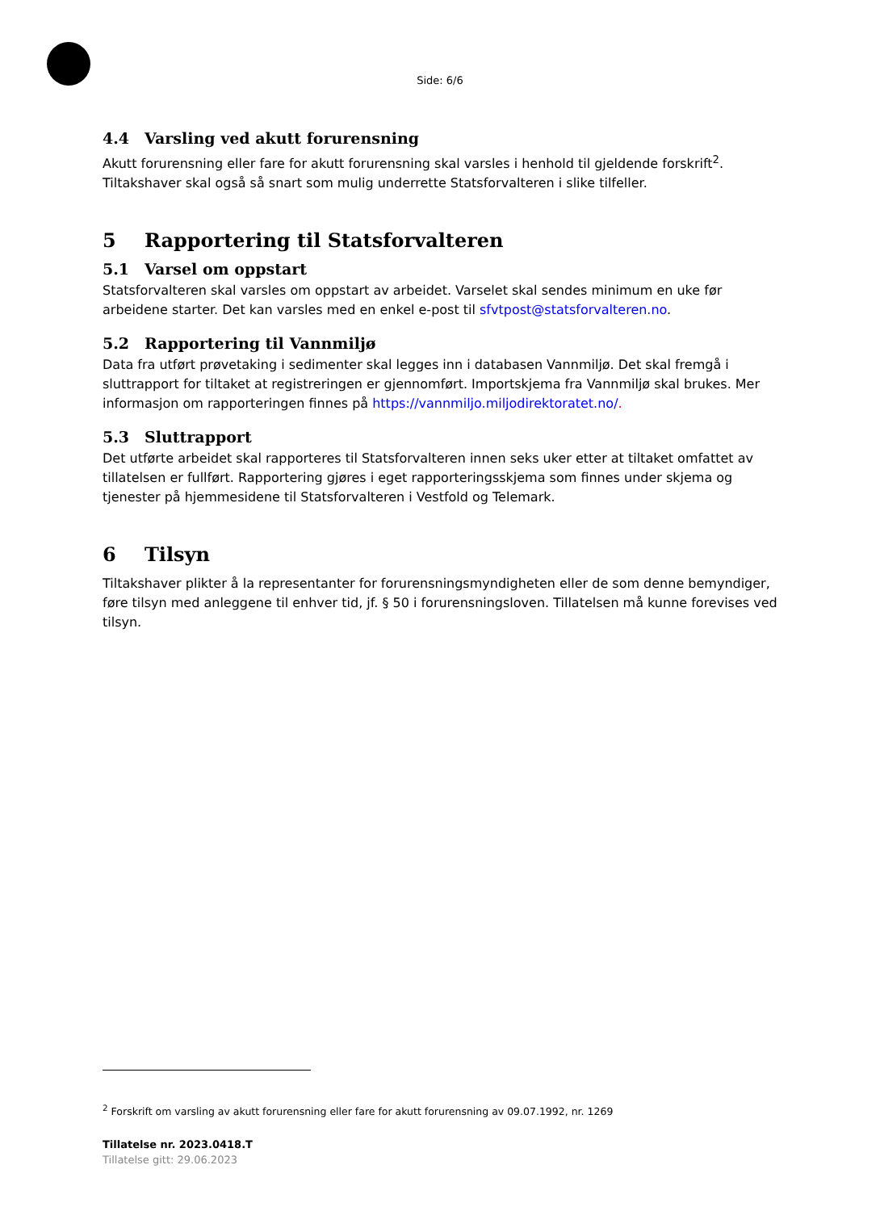Side: 6/6
4.4 Varsling ved akutt forurensning
Akutt forurensning eller fare for akutt forurensning skal varsles i henhold til gjeldende forskrift<sup>2</sup>. Tiltakshaver skal også så snart som mulig underrette Statsforvalteren i slike tilfeller.
5 Rapportering til Statsforvalteren
5.1 Varsel om oppstart
Statsforvalteren skal varsles om oppstart av arbeidet. Varselet skal sendes minimum en uke før arbeidene starter. Det kan varsles med en enkel e-post til sfvtpost@statsforvalteren.no.
5.2 Rapportering til Vannmiljø
Data fra utført prøvetaking i sedimenter skal legges inn i databasen Vannmiljø. Det skal fremgå i sluttrapport for tiltaket at registreringen er gjennomført. Importskjema fra Vannmiljø skal brukes. Mer informasjon om rapporteringen finnes på https://vannmiljo.miljodirektoratet.no/.
5.3 Sluttrapport
Det utførte arbeidet skal rapporteres til Statsforvalteren innen seks uker etter at tiltaket omfattet av tillatelsen er fullført. Rapportering gjøres i eget rapporteringsskjema som finnes under skjema og tjenester på hjemmesidene til Statsforvalteren i Vestfold og Telemark.
6 Tilsyn
Tiltakshaver plikter å la representanter for forurensningsmyndigheten eller de som denne bemyndiger, føre tilsyn med anleggene til enhver tid, jf. § 50 i forurensningsloven. Tillatelsen må kunne forevises ved tilsyn.
<sup>2</sup> Forskrift om varsling av akutt forurensning eller fare for akutt forurensning av 09.07.1992, nr. 1269
Tillatelse nr. 2023.0418.T
Tillatelse gitt: 29.06.2023